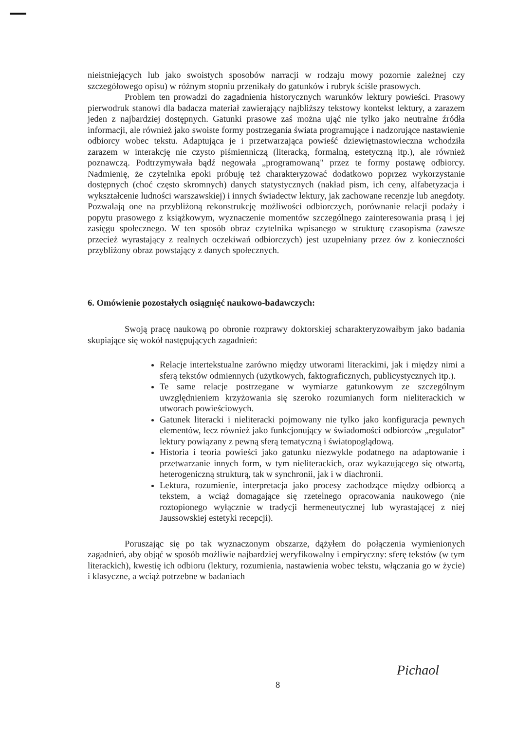nieistniejących lub jako swoistych sposobów narracji w rodzaju mowy pozornie zależnej czy szczegółowego opisu) w różnym stopniu przenikały do gatunków i rubryk ściśle prasowych.
Problem ten prowadzi do zagadnienia historycznych warunków lektury powieści. Prasowy pierwodruk stanowi dla badacza materiał zawierający najbliższy tekstowy kontekst lektury, a zarazem jeden z najbardziej dostępnych. Gatunki prasowe zaś można ująć nie tylko jako neutralne źródła informacji, ale również jako swoiste formy postrzegania świata programujące i nadzorujące nastawienie odbiorcy wobec tekstu. Adaptująca je i przetwarzająca powieść dziewiętnastowieczna wchodziła zarazem w interakcję nie czysto piśmienniczą (literacką, formalną, estetyczną itp.), ale również poznawczą. Podtrzymywała bądź negowała „programowaną" przez te formy postawę odbiorcy. Nadmienię, że czytelnika epoki próbuję też charakteryzować dodatkowo poprzez wykorzystanie dostępnych (choć często skromnych) danych statystycznych (nakład pism, ich ceny, alfabetyzacja i wykształcenie ludności warszawskiej) i innych świadectw lektury, jak zachowane recenzje lub anegdoty. Pozwalają one na przybliżoną rekonstrukcję możliwości odbiorczych, porównanie relacji podaży i popytu prasowego z książkowym, wyznaczenie momentów szczególnego zainteresowania prasą i jej zasięgu społecznego. W ten sposób obraz czytelnika wpisanego w strukturę czasopisma (zawsze przecież wyrastający z realnych oczekiwań odbiorczych) jest uzupełniany przez ów z konieczności przybliżony obraz powstający z danych społecznych.
6. Omówienie pozostałych osiągnięć naukowo-badawczych:
Swoją pracę naukową po obronie rozprawy doktorskiej scharakteryzowałbym jako badania skupiające się wokół następujących zagadnień:
Relacje intertekstualne zarówno między utworami literackimi, jak i między nimi a sferą tekstów odmiennych (użytkowych, faktograficznych, publicystycznych itp.).
Te same relacje postrzegane w wymiarze gatunkowym ze szczególnym uwzględnieniem krzyżowania się szeroko rozumianych form nieliterackich w utworach powieściowych.
Gatunek literacki i nieliteracki pojmowany nie tylko jako konfiguracja pewnych elementów, lecz również jako funkcjonujący w świadomości odbiorców „regulator" lektury powiązany z pewną sferą tematyczną i światopoglądową.
Historia i teoria powieści jako gatunku niezwykle podatnego na adaptowanie i przetwarzanie innych form, w tym nieliterackich, oraz wykazującego się otwartą, heterogeniczną strukturą, tak w synchronii, jak i w diachronii.
Lektura, rozumienie, interpretacja jako procesy zachodzące między odbiorcą a tekstem, a wciąż domagające się rzetelnego opracowania naukowego (nie roztopionego wyłącznie w tradycji hermeneutycznej lub wyrastającej z niej Jaussowskiej estetyki recepcji).
Poruszając się po tak wyznaczonym obszarze, dążyłem do połączenia wymienionych zagadnień, aby objąć w sposób możliwie najbardziej weryfikowalny i empiryczny: sferę tekstów (w tym literackich), kwestię ich odbioru (lektury, rozumienia, nastawienia wobec tekstu, włączania go w życie) i klasyczne, a wciąż potrzebne w badaniach
Pichaol
8